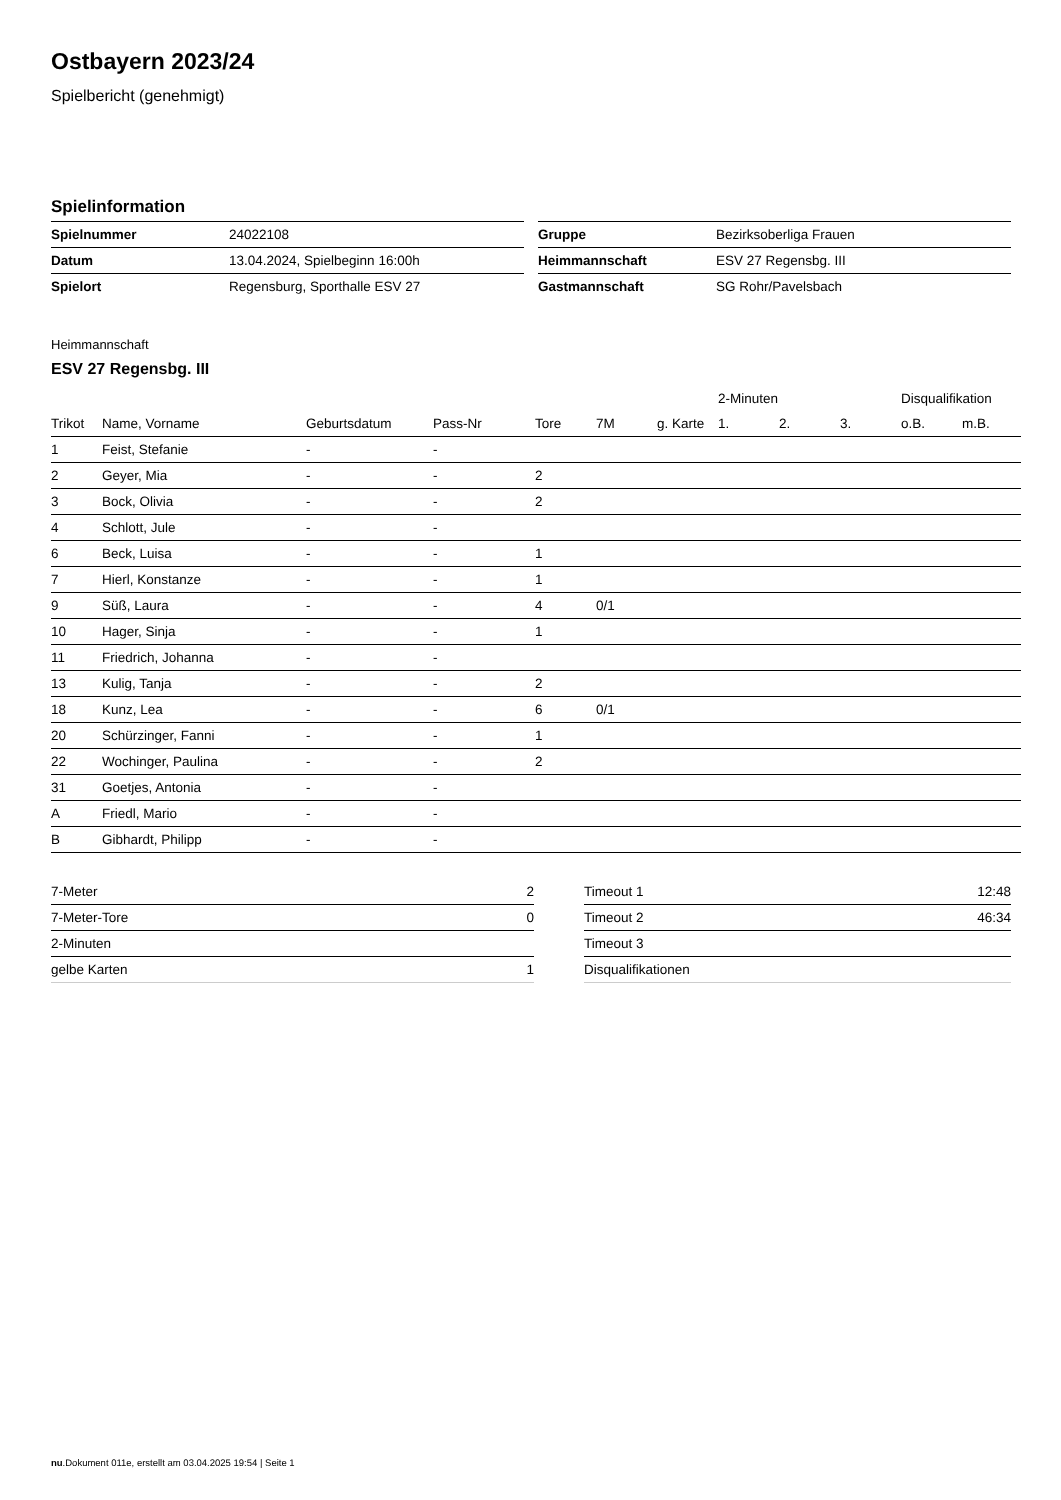Ostbayern 2023/24
Spielbericht (genehmigt)
Spielinformation
| Spielnummer | 24022108 |
| Datum | 13.04.2024, Spielbeginn 16:00h |
| Spielort | Regensburg, Sporthalle ESV 27 |
| Gruppe | Bezirksoberliga Frauen |
| Heimmannschaft | ESV 27 Regensbg. III |
| Gastmannschaft | SG Rohr/Pavelsbach |
Heimmannschaft
ESV 27 Regensbg. III
| | | | | | | | 2-Minuten | | | Disqualifikation | |
| Trikot | Name, Vorname | Geburtsdatum | Pass-Nr | Tore | 7M | g. Karte | 1. | 2. | 3. | o.B. | m.B. |
| 1 | Feist, Stefanie | - | - | | | | | | | | |
| 2 | Geyer, Mia | - | - | 2 | | | | | | | |
| 3 | Bock, Olivia | - | - | 2 | | | | | | | |
| 4 | Schlott, Jule | - | - | | | | | | | | |
| 6 | Beck, Luisa | - | - | 1 | | | | | | | |
| 7 | Hierl, Konstanze | - | - | 1 | | | | | | | |
| 9 | Süß, Laura | - | - | 4 | 0/1 | | | | | | |
| 10 | Hager, Sinja | - | - | 1 | | | | | | | |
| 11 | Friedrich, Johanna | - | - | | | | | | | | |
| 13 | Kulig, Tanja | - | - | 2 | | | | | | | |
| 18 | Kunz, Lea | - | - | 6 | 0/1 | | | | | | |
| 20 | Schürzinger, Fanni | - | - | 1 | | | | | | | |
| 22 | Wochinger, Paulina | - | - | 2 | | | | | | | |
| 31 | Goetjes, Antonia | - | - | | | | | | | | |
| A | Friedl, Mario | - | - | | | | | | | | |
| B | Gibhardt, Philipp | - | - | | | | | | | | |
| 7-Meter | 2 |
| 7-Meter-Tore | 0 |
| 2-Minuten | |
| gelbe Karten | 1 |
| Timeout 1 | 12:48 |
| Timeout 2 | 46:34 |
| Timeout 3 | |
| Disqualifikationen | |
nu.Dokument 011e, erstellt am 03.04.2025 19:54 | Seite 1